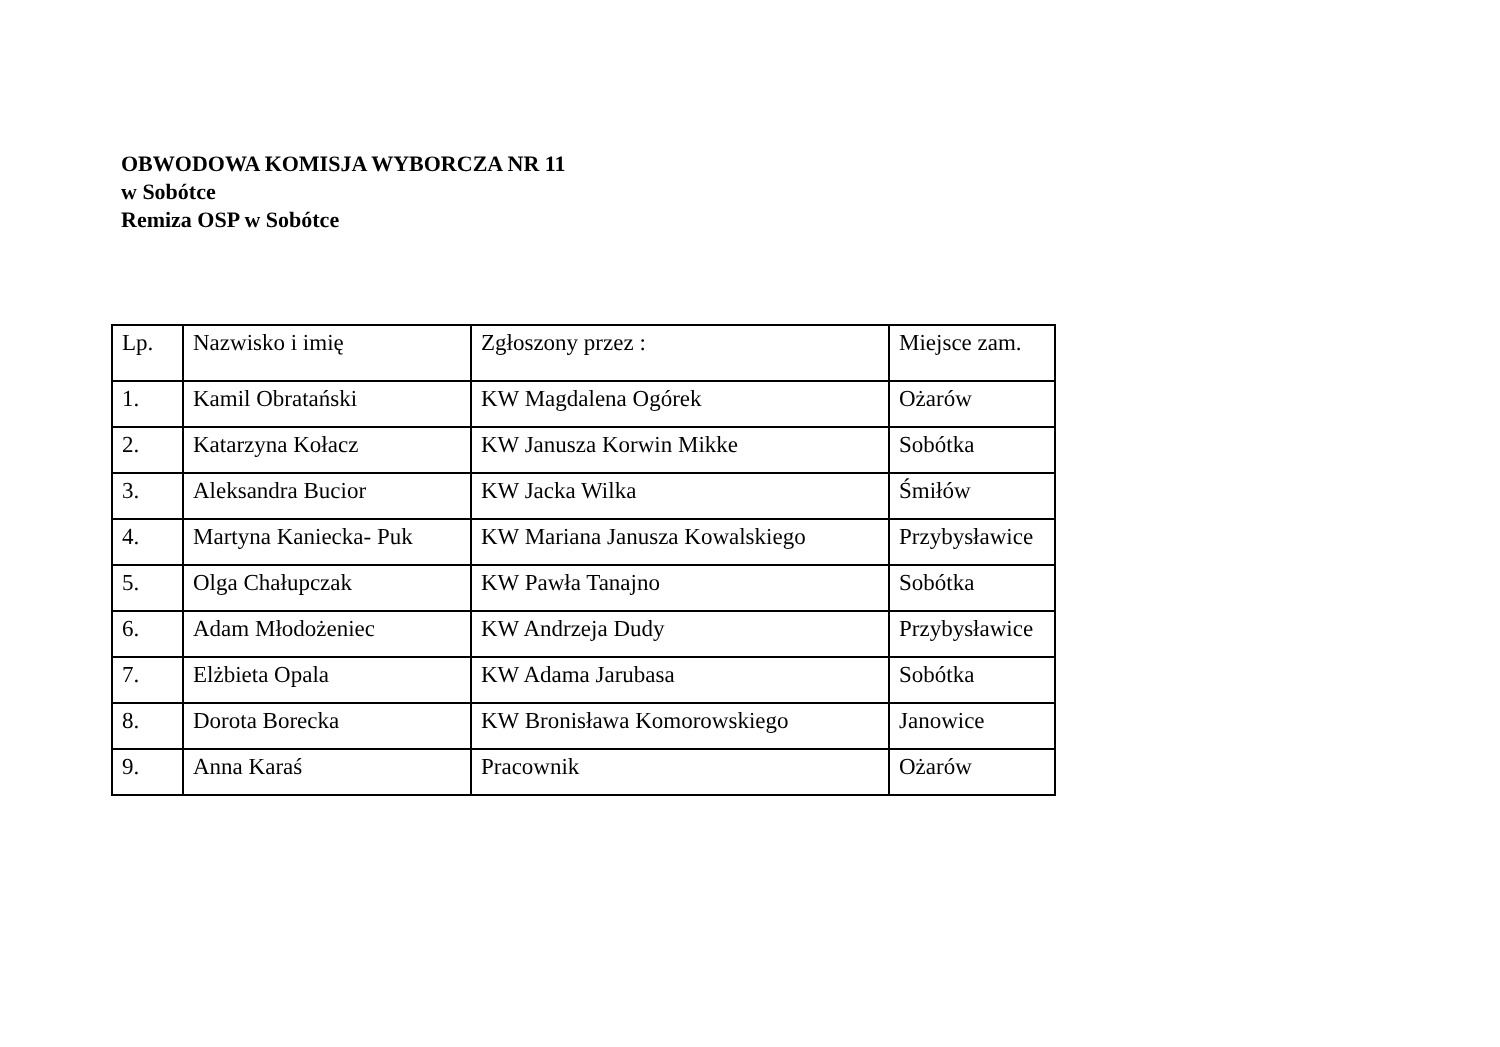OBWODOWA KOMISJA WYBORCZA NR 11
w Sobótce
Remiza OSP w Sobótce
| Lp. | Nazwisko i imię | Zgłoszony przez : | Miejsce zam. |
| --- | --- | --- | --- |
| 1. | Kamil Obratański | KW Magdalena Ogórek | Ożarów |
| 2. | Katarzyna Kołacz | KW Janusza Korwin Mikke | Sobótka |
| 3. | Aleksandra Bucior | KW Jacka Wilka | Śmiłów |
| 4. | Martyna Kaniecka- Puk | KW Mariana Janusza Kowalskiego | Przybysławice |
| 5. | Olga Chałupczak | KW Pawła Tanajno | Sobótka |
| 6. | Adam Młodożeniec | KW Andrzeja Dudy | Przybysławice |
| 7. | Elżbieta Opala | KW Adama Jarubasa | Sobótka |
| 8. | Dorota Borecka | KW Bronisława Komorowskiego | Janowice |
| 9. | Anna Karaś | Pracownik | Ożarów |